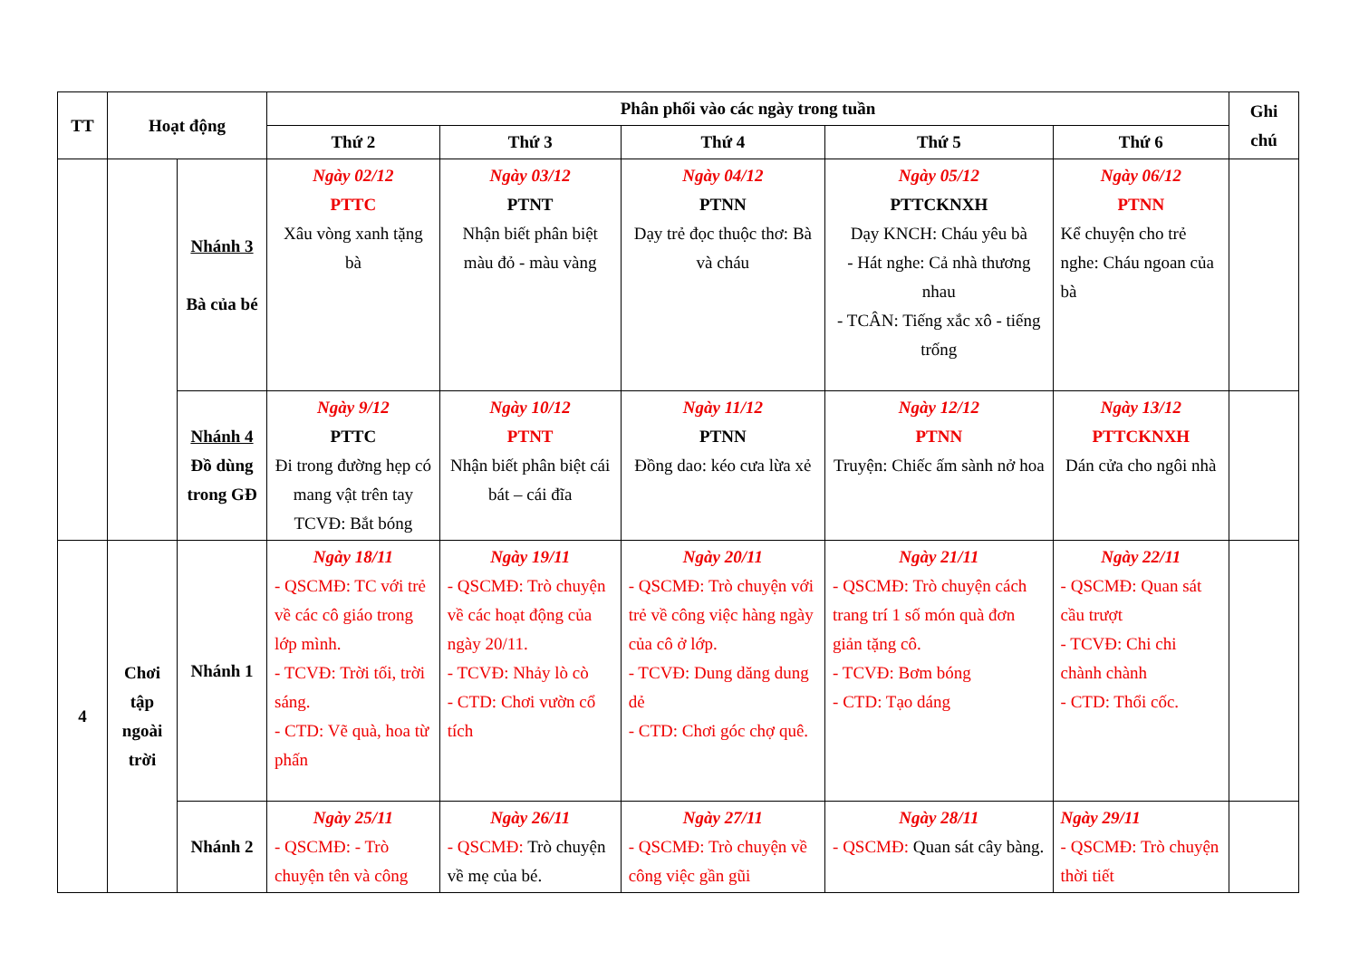| TT | Hoạt động | | Phân phối vào các ngày trong tuần | | | | | Ghi chú |
| --- | --- | --- | --- | --- | --- | --- | --- | --- |
| | | | Thứ 2 | Thứ 3 | Thứ 4 | Thứ 5 | Thứ 6 | |
| | | Nhánh 3 Bà của bé | Ngày 02/12 PTTC Xâu vòng xanh tặng bà | Ngày 03/12 PTNT Nhận biết phân biệt màu đỏ - màu vàng | Ngày 04/12 PTNN Dạy trẻ đọc thuộc thơ: Bà và cháu | Ngày 05/12 PTTCKNXH Dạy KNCH: Cháu yêu bà - Hát nghe: Cả nhà thương nhau - TCÂN: Tiếng xắc xô - tiếng trống | Ngày 06/12 PTNN Kể chuyện cho trẻ nghe: Cháu ngoan của bà | |
| | | Nhánh 4 Đồ dùng trong GĐ | Ngày 9/12 PTTC Đi trong đường hẹp có mang vật trên tay TCVĐ: Bắt bóng | Ngày 10/12 PTNT Nhận biết phân biệt cái bát – cái đĩa | Ngày 11/12 PTNN Đồng dao: kéo cưa lừa xẻ | Ngày 12/12 PTNN Truyện: Chiếc ấm sành nở hoa | Ngày 13/12 PTTCKNXH Dán cửa cho ngôi nhà | |
| 4 | Chơi tập ngoài trời | Nhánh 1 | Ngày 18/11 - QSCMĐ: TC với trẻ về các cô giáo trong lớp mình. - TCVĐ: Trời tối, trời sáng. - CTD: Vẽ quà, hoa từ phấn | Ngày 19/11 - QSCMĐ: Trò chuyện về các hoạt động của ngày 20/11. - TCVĐ: Nhảy lò cò - CTD: Chơi vườn cổ tích | Ngày 20/11 - QSCMĐ: Trò chuyện với trẻ về công việc hàng ngày của cô ở lớp. - TCVĐ: Dung dăng dung dẻ - CTD: Chơi góc chợ quê. | Ngày 21/11 - QSCMĐ: Trò chuyện cách trang trí 1 số món quà đơn giản tặng cô. - TCVĐ: Bơm bóng - CTD: Tạo dáng | Ngày 22/11 - QSCMĐ: Quan sát cầu trượt - TCVĐ: Chi chi chành chành - CTD: Thổi cốc. | |
| | | Nhánh 2 | Ngày 25/11 - QSCMĐ: - Trò chuyện tên và công | Ngày 26/11 - QSCMĐ: Trò chuyện về mẹ của bé. | Ngày 27/11 - QSCMĐ: Trò chuyện về công việc gần gũi | Ngày 28/11 - QSCMĐ: Quan sát cây bàng. | Ngày 29/11 - QSCMĐ: Trò chuyện thời tiết | |